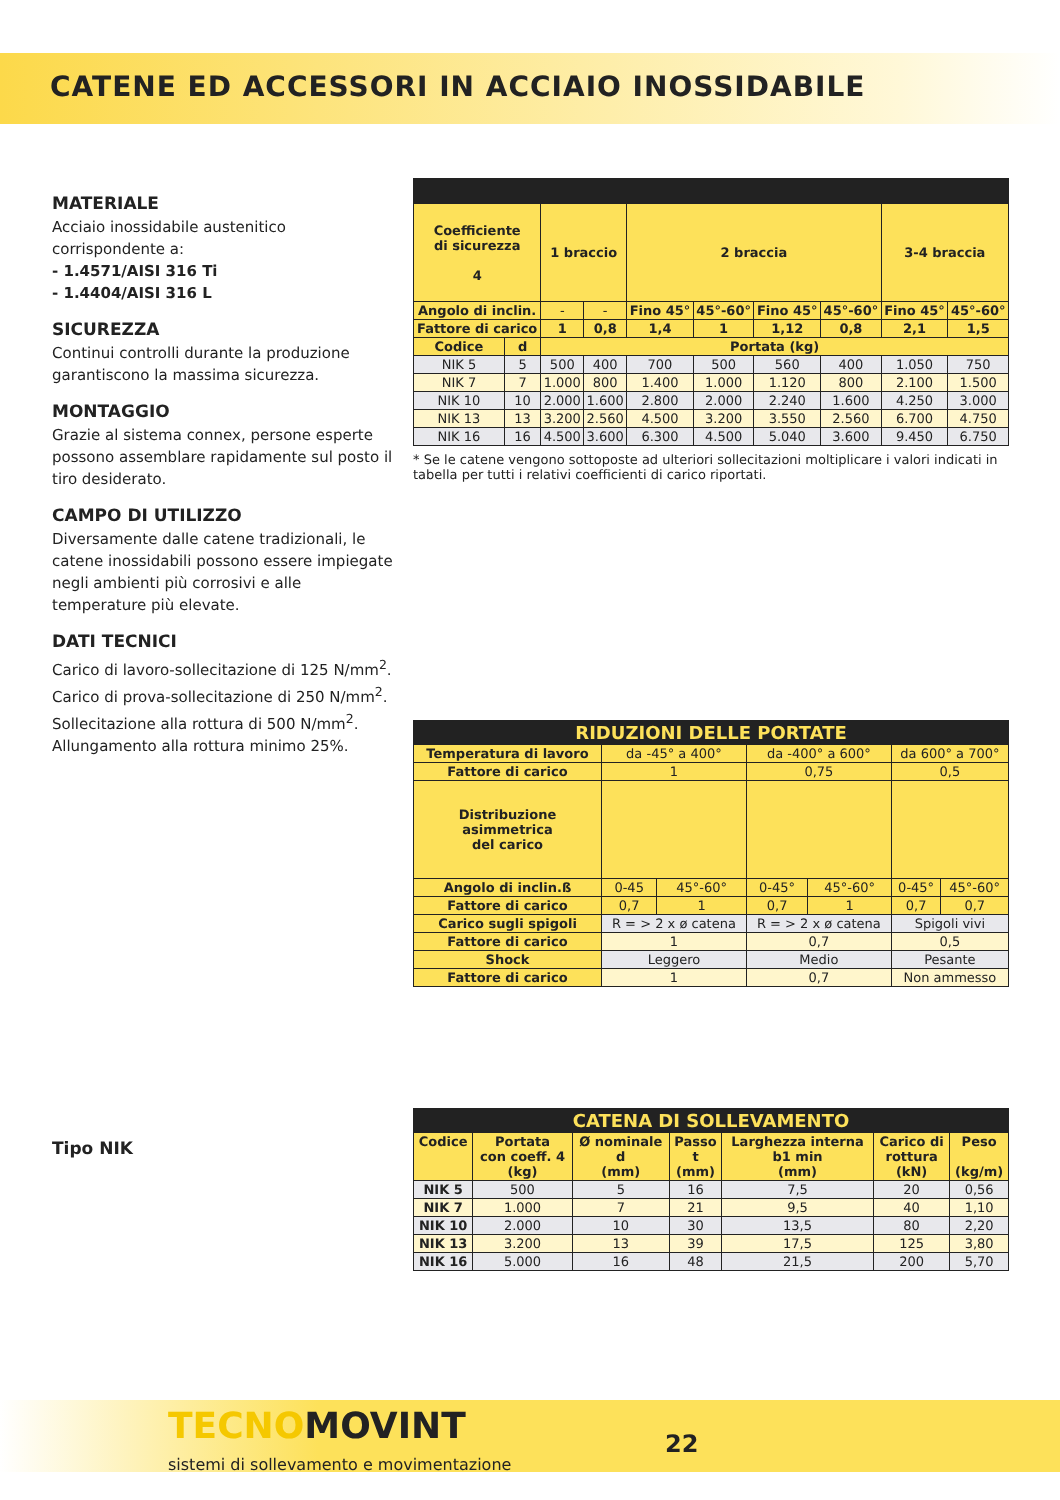CATENE ED ACCESSORI IN ACCIAIO INOSSIDABILE
MATERIALE
Acciaio inossidabile austenitico corrispondente a:
- 1.4571/AISI 316 Ti
- 1.4404/AISI 316 L
SICUREZZA
Continui controlli durante la produzione garantiscono la massima sicurezza.
MONTAGGIO
Grazie al sistema connex, persone esperte possono assemblare rapidamente sul posto il tiro desiderato.
CAMPO DI UTILIZZO
Diversamente dalle catene tradizionali, le catene inossidabili possono essere impiegate negli ambienti più corrosivi e alle temperature più elevate.
DATI TECNICI
Carico di lavoro-sollecitazione di 125 N/mm<sup>2</sup>.
Carico di prova-sollecitazione di 250 N/mm<sup>2</sup>.
Sollecitazione alla rottura di 500 N/mm<sup>2</sup>.
Allungamento alla rottura minimo 25%.
Tipo NIK
| Coefficiente di sicurezza 4 | | 1 braccio | | 2 braccia | | | | 3-4 braccia | |
| Angolo di inclin. | | - | - | Fino 45° | 45°-60° | Fino 45° | 45°-60° | Fino 45° | 45°-60° |
| Fattore di carico | | 1 | 0,8 | 1,4 | 1 | 1,12 | 0,8 | 2,1 | 1,5 |
| Codice | d | Portata (kg) | | | | | | | |
| NIK 5 | 5 | 500 | 400 | 700 | 500 | 560 | 400 | 1.050 | 750 |
| NIK 7 | 7 | 1.000 | 800 | 1.400 | 1.000 | 1.120 | 800 | 2.100 | 1.500 |
| NIK 10 | 10 | 2.000 | 1.600 | 2.800 | 2.000 | 2.240 | 1.600 | 4.250 | 3.000 |
| NIK 13 | 13 | 3.200 | 2.560 | 4.500 | 3.200 | 3.550 | 2.560 | 6.700 | 4.750 |
| NIK 16 | 16 | 4.500 | 3.600 | 6.300 | 4.500 | 5.040 | 3.600 | 9.450 | 6.750 |
* Se le catene vengono sottoposte ad ulteriori sollecitazioni moltiplicare i valori indicati in tabella per tutti i relativi coefficienti di carico riportati.
| RIDUZIONI DELLE PORTATE | | | | | | |
| Temperatura di lavoro | da -45° a 400° | | da -400° a 600° | | da 600° a 700° | |
| Fattore di carico | 1 | | 0,75 | | 0,5 | |
| Distribuzione asimmetrica del carico | | | | | | |
| Angolo di inclin.ß | 0-45 | 45°-60° | 0-45° | 45°-60° | 0-45° | 45°-60° |
| Fattore di carico | 0,7 | 1 | 0,7 | 1 | 0,7 | 0,7 |
| Carico sugli spigoli | R = > 2 x ø catena | | R = > 2 x ø catena | | Spigoli vivi | |
| Fattore di carico | 1 | | 0,7 | | 0,5 | |
| Shock | Leggero | | Medio | | Pesante | |
| Fattore di carico | 1 | | 0,7 | | Non ammesso | |
| CATENA DI SOLLEVAMENTO | | | | | | |
| Codice | Portata con coeff. 4 (kg) | Ø nominale d (mm) | Passo t (mm) | Larghezza interna b1 min (mm) | Carico di rottura (kN) | Peso (kg/m) |
| NIK 5 | 500 | 5 | 16 | 7,5 | 20 | 0,56 |
| NIK 7 | 1.000 | 7 | 21 | 9,5 | 40 | 1,10 |
| NIK 10 | 2.000 | 10 | 30 | 13,5 | 80 | 2,20 |
| NIK 13 | 3.200 | 13 | 39 | 17,5 | 125 | 3,80 |
| NIK 16 | 5.000 | 16 | 48 | 21,5 | 200 | 5,70 |
TECNOMOVINT
sistemi di sollevamento e movimentazione
22